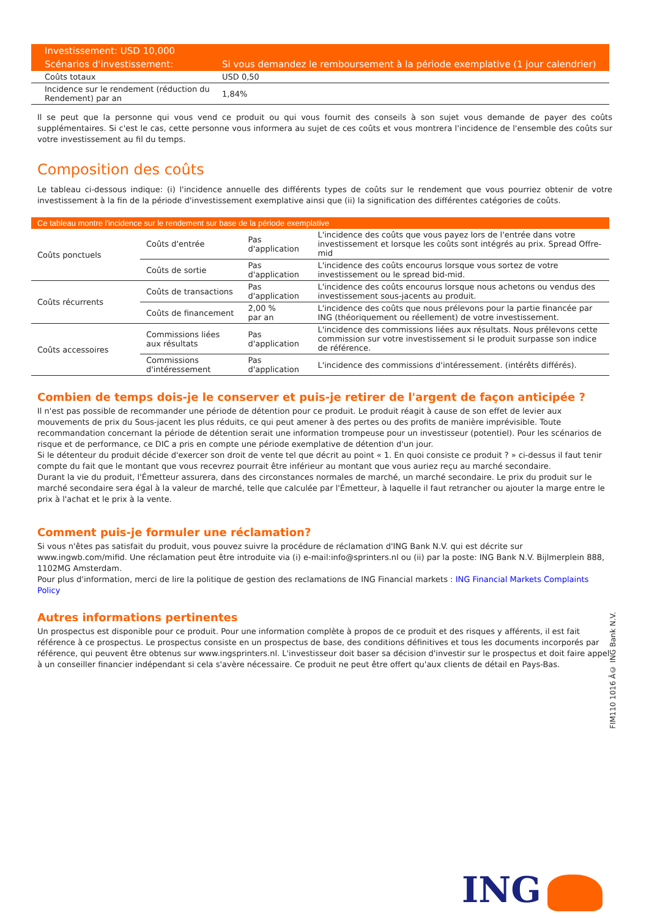| Investissement: USD 10,000 | |
| Scénarios d'investissement: | Si vous demandez le remboursement à la période exemplative (1 jour calendrier) |
| Coûts totaux | USD 0,50 |
| Incidence sur le rendement (réduction du Rendement) par an | 1,84% |
Il se peut que la personne qui vous vend ce produit ou qui vous fournit des conseils à son sujet vous demande de payer des coûts supplémentaires. Si c'est le cas, cette personne vous informera au sujet de ces coûts et vous montrera l'incidence de l'ensemble des coûts sur votre investissement au fil du temps.
Composition des coûts
Le tableau ci-dessous indique: (i) l'incidence annuelle des différents types de coûts sur le rendement que vous pourriez obtenir de votre investissement à la fin de la période d'investissement exemplative ainsi que (ii) la signification des différentes catégories de coûts.
| Ce tableau montre l'incidence sur le rendement sur base de la période exemplative | | | |
| --- | --- | --- | --- |
| Coûts ponctuels | Coûts d'entrée | Pas d'application | L'incidence des coûts que vous payez lors de l'entrée dans votre investissement et lorsque les coûts sont intégrés au prix. Spread Offre-mid |
| | Coûts de sortie | Pas d'application | L'incidence des coûts encourus lorsque vous sortez de votre investissement ou le spread bid-mid. |
| Coûts récurrents | Coûts de transactions | Pas d'application | L'incidence des coûts encourus lorsque nous achetons ou vendus des investissement sous-jacents au produit. |
| | Coûts de financement | 2,00 % par an | L'incidence des coûts que nous prélevons pour la partie financée par ING (théoriquement ou réellement) de votre investissement. |
| Coûts accessoires | Commissions liées aux résultats | Pas d'application | L'incidence des commissions liées aux résultats. Nous prélevons cette commission sur votre investissement si le produit surpasse son indice de référence. |
| | Commissions d'intéressement | Pas d'application | L'incidence des commissions d'intéressement. (intérêts différés). |
Combien de temps dois-je le conserver et puis-je retirer de l'argent de façon anticipée ?
Il n'est pas possible de recommander une période de détention pour ce produit. Le produit réagit à cause de son effet de levier aux mouvements de prix du Sous-jacent les plus réduits, ce qui peut amener à des pertes ou des profits de manière imprévisible. Toute recommandation concernant la période de détention serait une information trompeuse pour un investisseur (potentiel). Pour les scénarios de risque et de performance, ce DIC a pris en compte une période exemplative de détention d'un jour.
Si le détenteur du produit décide d'exercer son droit de vente tel que décrit au point « 1. En quoi consiste ce produit ? » ci-dessus il faut tenir compte du fait que le montant que vous recevrez pourrait être inférieur au montant que vous auriez reçu au marché secondaire.
Durant la vie du produit, l'Émetteur assurera, dans des circonstances normales de marché, un marché secondaire. Le prix du produit sur le marché secondaire sera égal à la valeur de marché, telle que calculée par l'Émetteur, à laquelle il faut retrancher ou ajouter la marge entre le prix à l'achat et le prix à la vente.
Comment puis-je formuler une réclamation?
Si vous n'êtes pas satisfait du produit, vous pouvez suivre la procédure de réclamation d'ING Bank N.V. qui est décrite sur www.ingwb.com/mifid. Une réclamation peut être introduite via (i) e-mail:info@sprinters.nl ou (ii) par la poste: ING Bank N.V. Bijlmerplein 888, 1102MG Amsterdam.
Pour plus d'information, merci de lire la politique de gestion des reclamations de ING Financial markets : ING Financial Markets Complaints Policy
Autres informations pertinentes
Un prospectus est disponible pour ce produit. Pour une information complète à propos de ce produit et des risques y afférents, il est fait référence à ce prospectus. Le prospectus consiste en un prospectus de base, des conditions définitives et tous les documents incorporés par référence, qui peuvent être obtenus sur www.ingsprinters.nl. L'investisseur doit baser sa décision d'investir sur le prospectus et doit faire appel à un conseiller financier indépendant si cela s'avère nécessaire. Ce produit ne peut être offert qu'aux clients de détail en Pays-Bas.
FIM110 1016 Â© ING Bank N.V.
ING